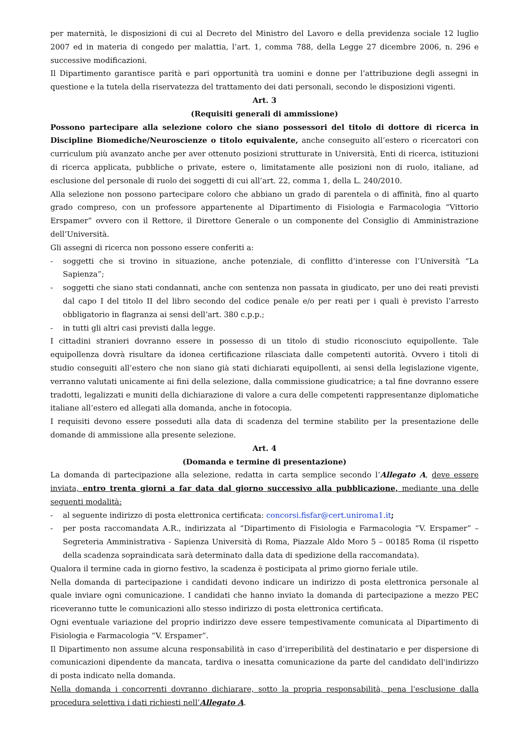per maternità, le disposizioni di cui al Decreto del Ministro del Lavoro e della previdenza sociale 12 luglio 2007 ed in materia di congedo per malattia, l’art. 1, comma 788, della Legge 27 dicembre 2006, n. 296 e successive modificazioni.
Il Dipartimento garantisce parità e pari opportunità tra uomini e donne per l’attribuzione degli assegni in questione e la tutela della riservatezza del trattamento dei dati personali, secondo le disposizioni vigenti.
Art. 3
(Requisiti generali di ammissione)
Possono partecipare alla selezione coloro che siano possessori del titolo di dottore di ricerca in Discipline Biomediche/Neuroscienze o titolo equivalente, anche conseguito all’estero o ricercatori con curriculum più avanzato anche per aver ottenuto posizioni strutturate in Università, Enti di ricerca, istituzioni di ricerca applicata, pubbliche o private, estere o, limitatamente alle posizioni non di ruolo, italiane, ad esclusione del personale di ruolo dei soggetti di cui all’art. 22, comma 1, della L. 240/2010.
Alla selezione non possono partecipare coloro che abbiano un grado di parentela o di affinità, fino al quarto grado compreso, con un professore appartenente al Dipartimento di Fisiologia e Farmacologia “Vittorio Erspamer” ovvero con il Rettore, il Direttore Generale o un componente del Consiglio di Amministrazione dell’Università.
Gli assegni di ricerca non possono essere conferiti a:
- soggetti che si trovino in situazione, anche potenziale, di conflitto d’interesse con l’Università “La Sapienza”;
- soggetti che siano stati condannati, anche con sentenza non passata in giudicato, per uno dei reati previsti dal capo I del titolo II del libro secondo del codice penale e/o per reati per i quali è previsto l’arresto obbligatorio in flagranza ai sensi dell’art. 380 c.p.p.;
- in tutti gli altri casi previsti dalla legge.
I cittadini stranieri dovranno essere in possesso di un titolo di studio riconosciuto equipollente. Tale equipollenza dovrà risultare da idonea certificazione rilasciata dalle competenti autorità. Ovvero i titoli di studio conseguiti all’estero che non siano già stati dichiarati equipollenti, ai sensi della legislazione vigente, verranno valutati unicamente ai fini della selezione, dalla commissione giudicatrice; a tal fine dovranno essere tradotti, legalizzati e muniti della dichiarazione di valore a cura delle competenti rappresentanze diplomatiche italiane all’estero ed allegati alla domanda, anche in fotocopia.
I requisiti devono essere posseduti alla data di scadenza del termine stabilito per la presentazione delle domande di ammissione alla presente selezione.
Art. 4
(Domanda e termine di presentazione)
La domanda di partecipazione alla selezione, redatta in carta semplice secondo l’Allegato A, deve essere inviata, entro trenta giorni a far data dal giorno successivo alla pubblicazione, mediante una delle seguenti modalità:
- al seguente indirizzo di posta elettronica certificata: concorsi.fisfar@cert.uniroma1.it;
- per posta raccomandata A.R., indirizzata al “Dipartimento di Fisiologia e Farmacologia “V. Erspamer” – Segreteria Amministrativa - Sapienza Università di Roma, Piazzale Aldo Moro 5 – 00185 Roma (il rispetto della scadenza sopraindicata sarà determinato dalla data di spedizione della raccomandata).
Qualora il termine cada in giorno festivo, la scadenza è posticipata al primo giorno feriale utile.
Nella domanda di partecipazione i candidati devono indicare un indirizzo di posta elettronica personale al quale inviare ogni comunicazione. I candidati che hanno inviato la domanda di partecipazione a mezzo PEC riceveranno tutte le comunicazioni allo stesso indirizzo di posta elettronica certificata.
Ogni eventuale variazione del proprio indirizzo deve essere tempestivamente comunicata al Dipartimento di Fisiologia e Farmacologia “V. Erspamer”.
Il Dipartimento non assume alcuna responsabilità in caso d’irreperibilità del destinatario e per dispersione di comunicazioni dipendente da mancata, tardiva o inesatta comunicazione da parte del candidato dell'indirizzo di posta indicato nella domanda.
Nella domanda i concorrenti dovranno dichiarare, sotto la propria responsabilità, pena l'esclusione dalla procedura selettiva i dati richiesti nell’Allegato A.